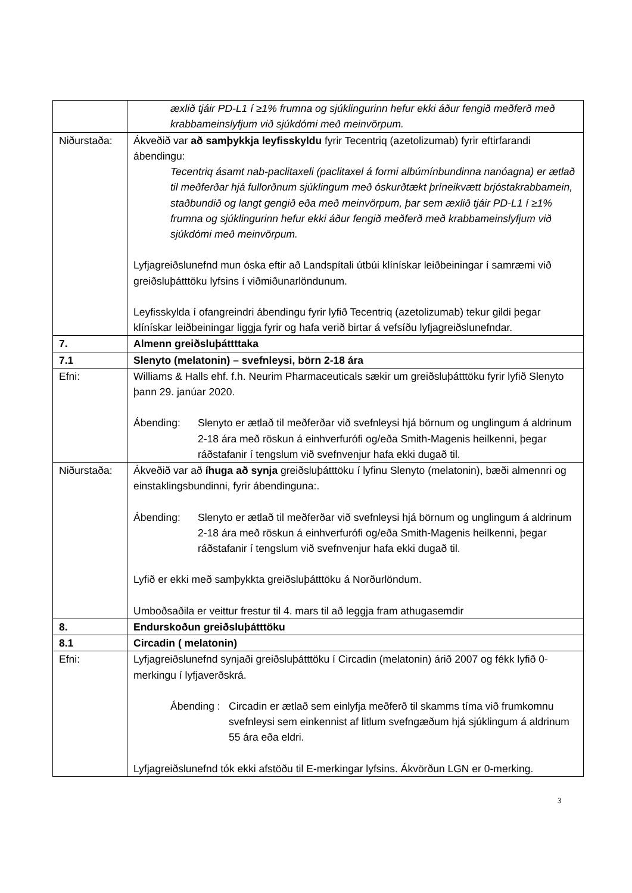| | æxlið tjáir PD-L1 í ≥1% frumna og sjúklingurinn hefur ekki áður fengið meðferð með krabbameinslyfjum við sjúkdómi með meinvörpum. |
| Niðurstaða: | Ákveðið var að samþykkja leyfisskyldu fyrir Tecentriq (azetolizumab) fyrir eftirfarandi ábendingu: Tecentriq ásamt nab-paclitaxeli (paclitaxel á formi albúmínbundinna nanóagna) er ætlað til meðferðar hjá fullorðnum sjúklingum með óskurðtækt þríneikvætt brjóstakrabbamein, staðbundið og langt gengið eða með meinvörpum, þar sem æxlið tjáir PD-L1 í ≥1% frumna og sjúklingurinn hefur ekki áður fengið meðferð með krabbameinslyfjum við sjúkdómi með meinvörpum. Lyfjagreiðslunefnd mun óska eftir að Landspítali útbúi klínískar leiðbeiningar í samræmi við greiðsluþátttöku lyfsins í viðmiðunarlöndunum. Leyfisskylda í ofangreindri ábendingu fyrir lyfið Tecentriq (azetolizumab) tekur gildi þegar klínískar leiðbeiningar liggja fyrir og hafa verið birtar á vefsíðu lyfjagreiðslunefndar. |
| 7. | Almenn greiðsluþáttttaka |
| 7.1 | Slenyto (melatonin) – svefnleysi, börn 2-18 ára |
| Efni: | Williams & Halls ehf. f.h. Neurim Pharmaceuticals sækir um greiðsluþátttöku fyrir lyfið Slenyto þann 29. janúar 2020. Ábending: Slenyto er ætlað til meðferðar við svefnleysi hjá börnum og unglingum á aldrinum 2-18 ára með röskun á einhverfurófi og/eða Smith-Magenis heilkenni, þegar ráðstafanir í tengslum við svefnvenjur hafa ekki dugað til. |
| Niðurstaða: | Ákveðið var að íhuga að synja greiðsluþátttöku í lyfinu Slenyto (melatonin), bæði almennri og einstaklingsbundinni, fyrir ábendinguna:. Ábending: Slenyto er ætlað til meðferðar við svefnleysi hjá börnum og unglingum á aldrinum 2-18 ára með röskun á einhverfurófi og/eða Smith-Magenis heilkenni, þegar ráðstafanir í tengslum við svefnvenjur hafa ekki dugað til. Lyfið er ekki með samþykkta greiðsluþátttöku á Norðurlöndum. Umboðsaðila er veittur frestur til 4. mars til að leggja fram athugasemdir |
| 8. | Endurskoðun greiðsluþátttöku |
| 8.1 | Circadin ( melatonin) |
| Efni: | Lyfjagreiðslunefnd synjaði greiðsluþátttöku í Circadin (melatonin) árið 2007 og fékk lyfið 0-merkingu í lyfjaverðskrá. Ábending : Circadin er ætlað sem einlyfja meðferð til skamms tíma við frumkomnu svefnleysi sem einkennist af litlum svefngæðum hjá sjúklingum á aldrinum 55 ára eða eldri. Lyfjagreiðslunefnd tók ekki afstöðu til E-merkingar lyfsins. Ákvörðun LGN er 0-merking. |
3